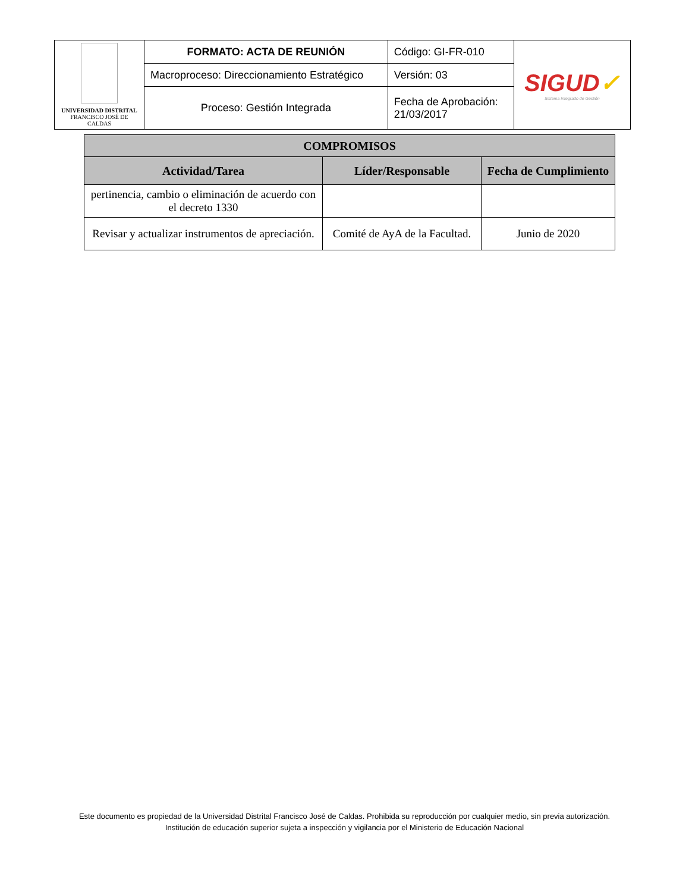| UNIVERSIDAD DISTRITAL FRANCISCO JOSÉ DE CALDAS | FORMATO: ACTA DE REUNIÓN | Código: GI-FR-010 | SIGUD ✓ Sistema Integrado de Gestión |
| | Macroproceso: Direccionamiento Estratégico | Versión: 03 | |
| | Proceso: Gestión Integrada | Fecha de Aprobación: 21/03/2017 | |
| COMPROMISOS | | |
| --- | --- | --- |
| Actividad/Tarea | Líder/Responsable | Fecha de Cumplimiento |
| pertinencia, cambio o eliminación de acuerdo con el decreto 1330 | | |
| Revisar y actualizar instrumentos de apreciación. | Comité de AyA de la Facultad. | Junio de 2020 |
Este documento es propiedad de la Universidad Distrital Francisco José de Caldas. Prohibida su reproducción por cualquier medio, sin previa autorización.
Institución de educación superior sujeta a inspección y vigilancia por el Ministerio de Educación Nacional